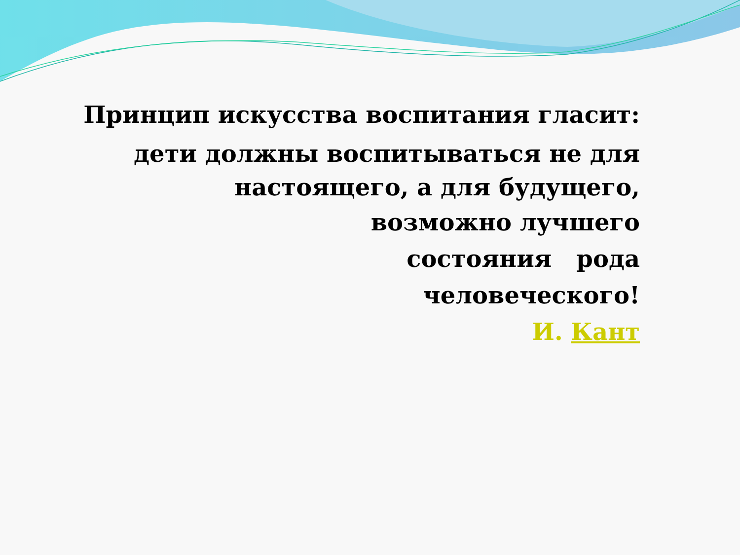Принцип искусства воспитания гласит:
дети должны воспитываться не для настоящего, а для будущего,
возможно лучшего
состояния рода
человеческого!
И. Кант